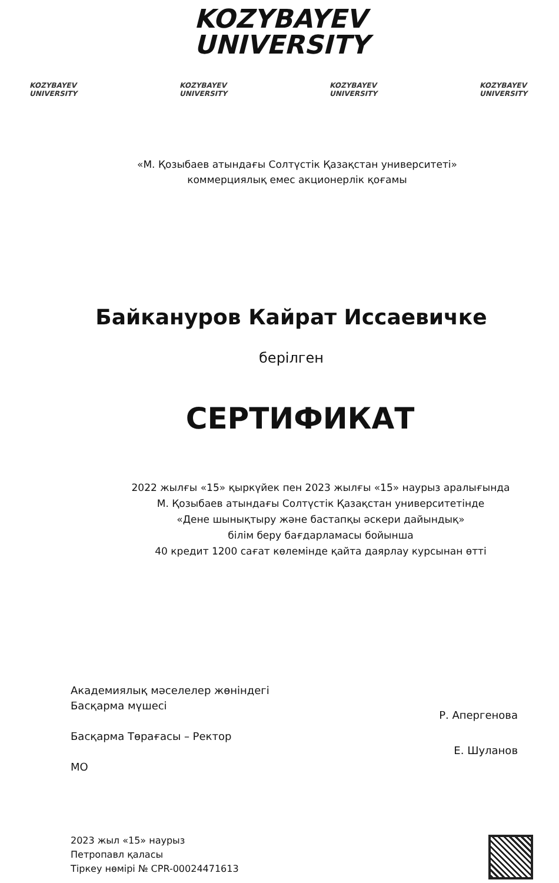KOZYBAYEV
UNIVERSITY
KOZYBAYEV UNIVERSITY KOZYBAYEV UNIVERSITY KOZYBAYEV UNIVERSITY KOZYBAYEV UNIVERSITY
«М. Қозыбаев атындағы Солтүстік Қазақстан университеті»
коммерциялық емес акционерлік қоғамы
Байкануров Кайрат Иссаевичке
берілген
СЕРТИФИКАТ
2022 жылғы «15» қыркүйек пен 2023 жылғы «15» наурыз аралығында
М. Қозыбаев атындағы Солтүстік Қазақстан университетінде
«Дене шынықтыру және бастапқы әскери дайындық»
білім беру бағдарламасы бойынша
40 кредит 1200 сағат көлемінде қайта даярлау курсынан өтті
Академиялық мәселелер жөніндегі
Басқарма мүшесі
Басқарма Төрағасы – Ректор
МО
Р. Апергенова
Е. Шуланов
2023 жыл «15» наурыз
Петропавл қаласы
Тіркеу нөмірі № CPR-00024471613